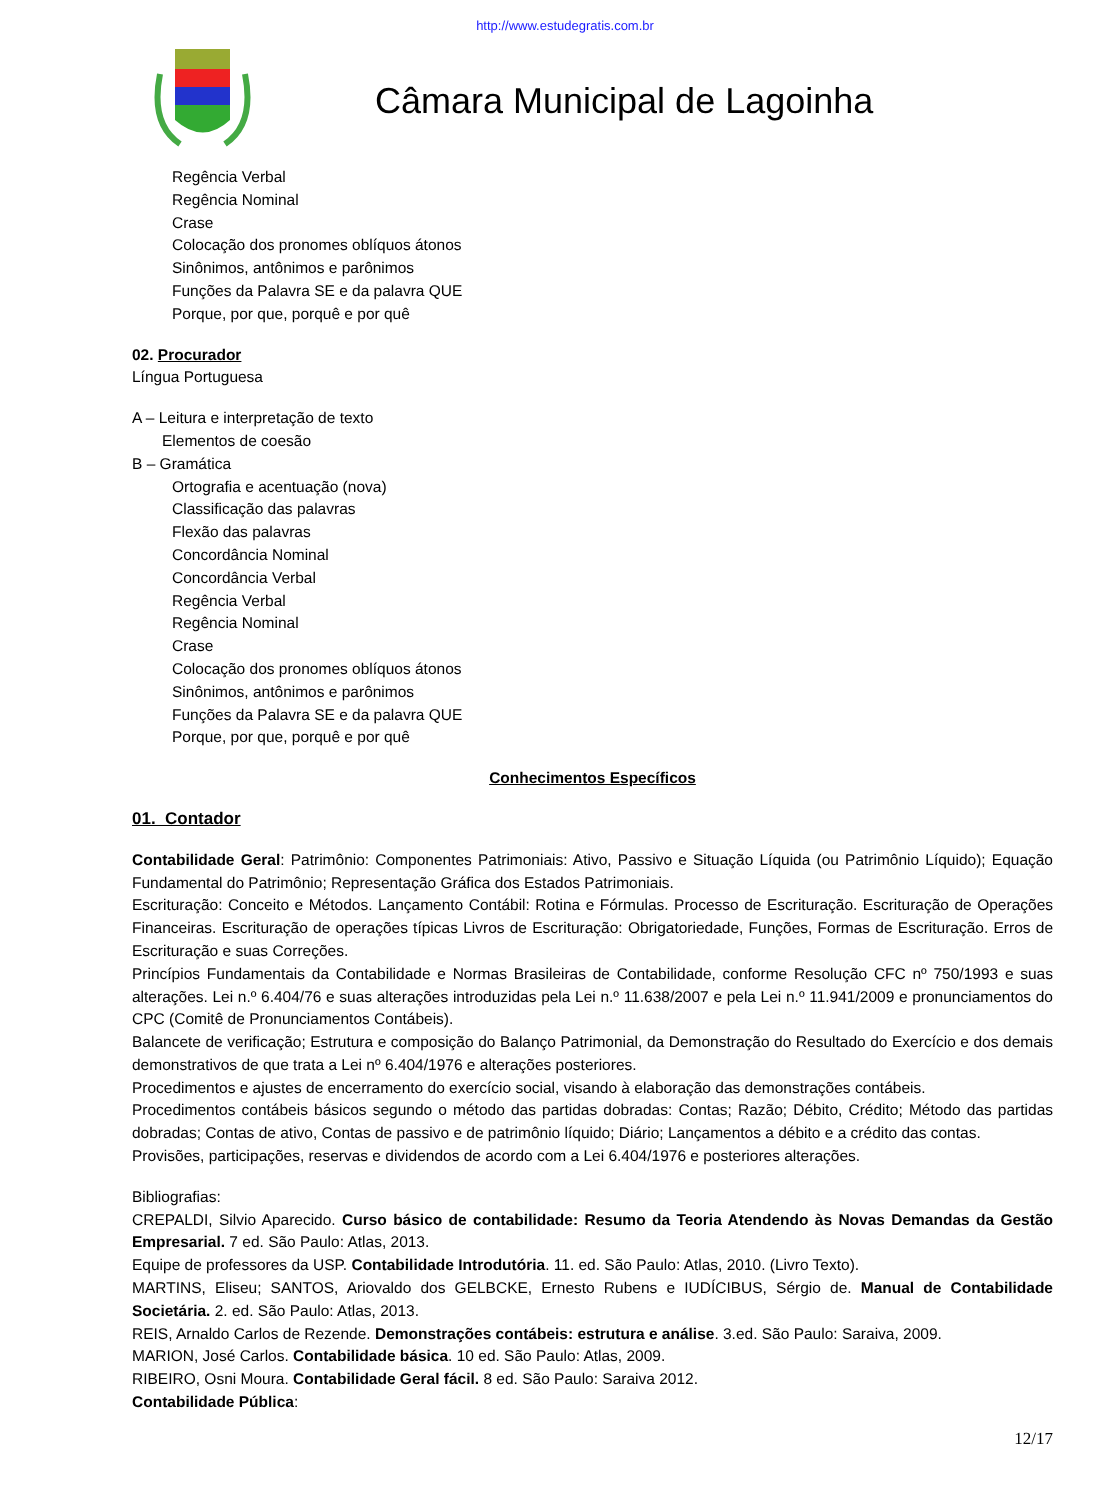http://www.estudegratis.com.br
Câmara Municipal de Lagoinha
Regência Verbal
Regência Nominal
Crase
Colocação dos pronomes oblíquos átonos
Sinônimos, antônimos e parônimos
Funções da Palavra SE e da palavra QUE
Porque, por que, porquê e por quê
02. Procurador
Língua Portuguesa
A – Leitura e interpretação de texto
Elementos de coesão
B – Gramática
Ortografia e acentuação (nova)
Classificação das palavras
Flexão das palavras
Concordância Nominal
Concordância Verbal
Regência Verbal
Regência Nominal
Crase
Colocação dos pronomes oblíquos átonos
Sinônimos, antônimos e parônimos
Funções da Palavra SE e da palavra QUE
Porque, por que, porquê e por quê
Conhecimentos Específicos
01. Contador
Contabilidade Geral: Patrimônio: Componentes Patrimoniais: Ativo, Passivo e Situação Líquida (ou Patrimônio Líquido); Equação Fundamental do Patrimônio; Representação Gráfica dos Estados Patrimoniais.
Escrituração: Conceito e Métodos. Lançamento Contábil: Rotina e Fórmulas. Processo de Escrituração. Escrituração de Operações Financeiras. Escrituração de operações típicas Livros de Escrituração: Obrigatoriedade, Funções, Formas de Escrituração. Erros de Escrituração e suas Correções.
Princípios Fundamentais da Contabilidade e Normas Brasileiras de Contabilidade, conforme Resolução CFC nº 750/1993 e suas alterações. Lei n.º 6.404/76 e suas alterações introduzidas pela Lei n.º 11.638/2007 e pela Lei n.º 11.941/2009 e pronunciamentos do CPC (Comitê de Pronunciamentos Contábeis).
Balancete de verificação; Estrutura e composição do Balanço Patrimonial, da Demonstração do Resultado do Exercício e dos demais demonstrativos de que trata a Lei nº 6.404/1976 e alterações posteriores.
Procedimentos e ajustes de encerramento do exercício social, visando à elaboração das demonstrações contábeis.
Procedimentos contábeis básicos segundo o método das partidas dobradas: Contas; Razão; Débito, Crédito; Método das partidas dobradas; Contas de ativo, Contas de passivo e de patrimônio líquido; Diário; Lançamentos a débito e a crédito das contas.
Provisões, participações, reservas e dividendos de acordo com a Lei 6.404/1976 e posteriores alterações.
Bibliografias:
CREPALDI, Silvio Aparecido. Curso básico de contabilidade: Resumo da Teoria Atendendo às Novas Demandas da Gestão Empresarial. 7 ed. São Paulo: Atlas, 2013.
Equipe de professores da USP. Contabilidade Introdutória. 11. ed. São Paulo: Atlas, 2010. (Livro Texto).
MARTINS, Eliseu; SANTOS, Ariovaldo dos GELBCKE, Ernesto Rubens e IUDÍCIBUS, Sérgio de. Manual de Contabilidade Societária. 2. ed. São Paulo: Atlas, 2013.
REIS, Arnaldo Carlos de Rezende. Demonstrações contábeis: estrutura e análise. 3.ed. São Paulo: Saraiva, 2009.
MARION, José Carlos. Contabilidade básica. 10 ed. São Paulo: Atlas, 2009.
RIBEIRO, Osni Moura. Contabilidade Geral fácil. 8 ed. São Paulo: Saraiva 2012.
Contabilidade Pública:
12/17